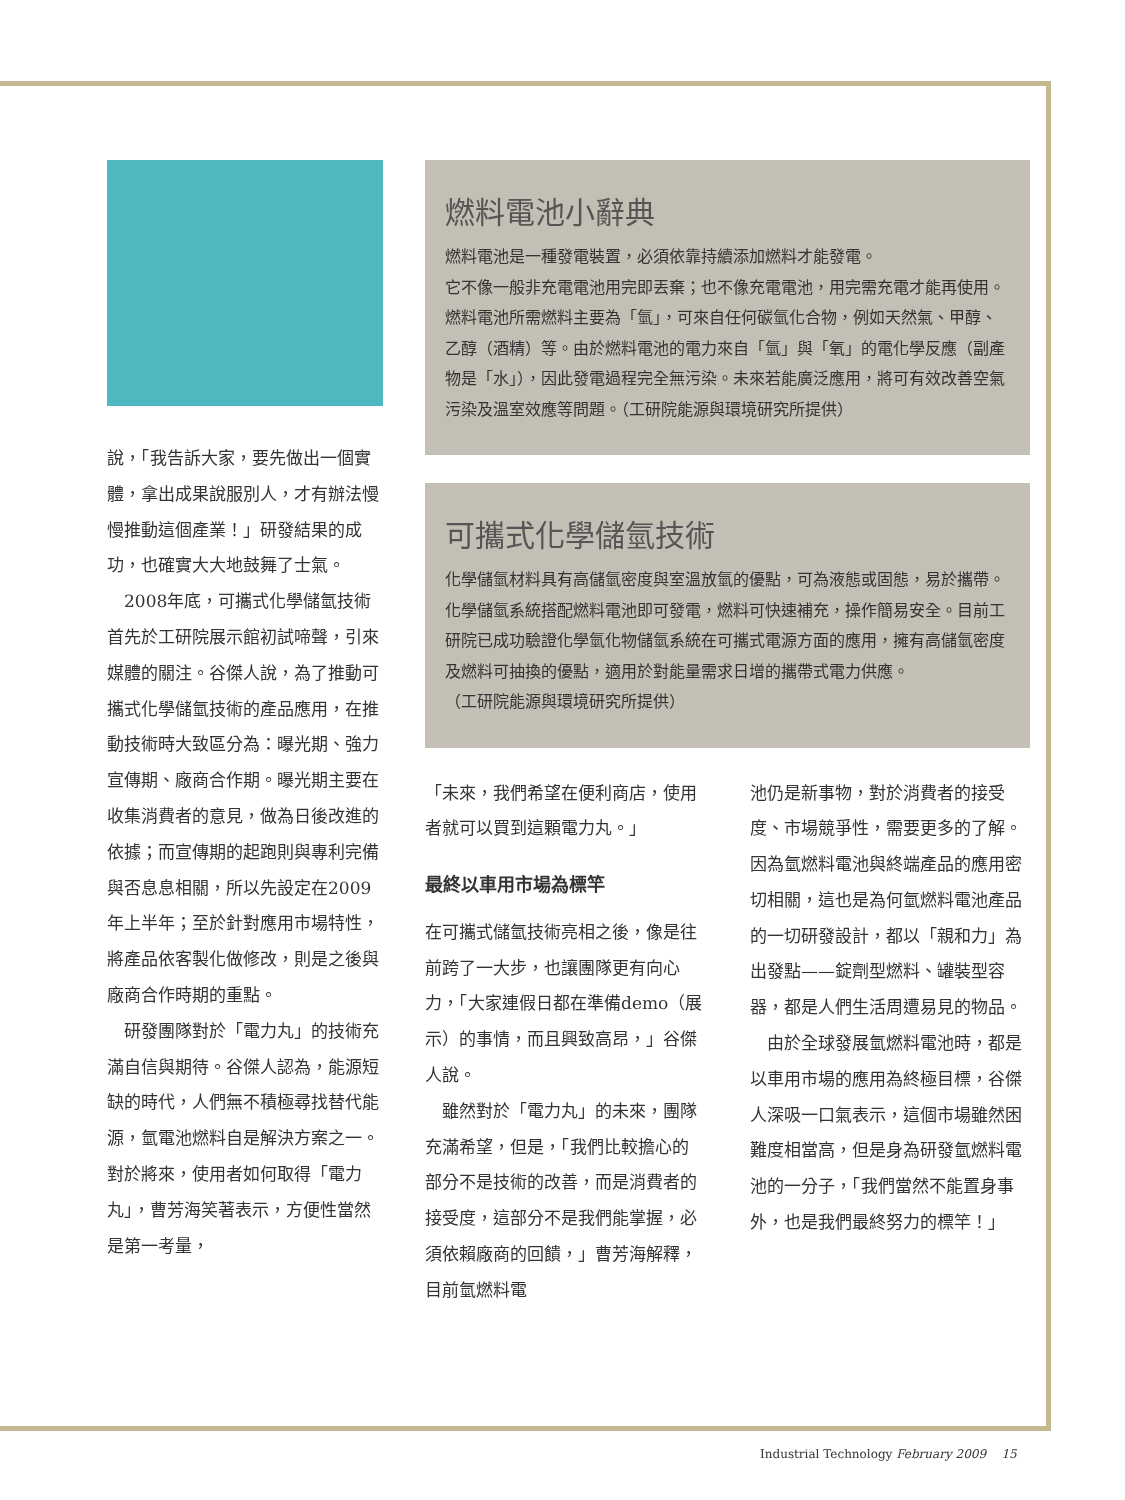說，「我告訴大家，要先做出一個實體，拿出成果說服別人，才有辦法慢慢推動這個產業！」研發結果的成功，也確實大大地鼓舞了士氣。
　2008年底，可攜式化學儲氫技術首先於工研院展示館初試啼聲，引來媒體的關注。谷傑人說，為了推動可攜式化學儲氫技術的產品應用，在推動技術時大致區分為：曝光期、強力宣傳期、廠商合作期。曝光期主要在收集消費者的意見，做為日後改進的依據；而宣傳期的起跑則與專利完備與否息息相關，所以先設定在2009年上半年；至於針對應用市場特性，將產品依客製化做修改，則是之後與廠商合作時期的重點。
　研發團隊對於「電力丸」的技術充滿自信與期待。谷傑人認為，能源短缺的時代，人們無不積極尋找替代能源，氫電池燃料自是解決方案之一。對於將來，使用者如何取得「電力丸」，曹芳海笑著表示，方便性當然是第一考量，
燃料電池小辭典
燃料電池是一種發電裝置，必須依靠持續添加燃料才能發電。
它不像一般非充電電池用完即丟棄；也不像充電電池，用完需充電才能再使用。燃料電池所需燃料主要為「氫」，可來自任何碳氫化合物，例如天然氣、甲醇、乙醇（酒精）等。由於燃料電池的電力來自「氫」與「氧」的電化學反應（副產物是「水」），因此發電過程完全無污染。未來若能廣泛應用，將可有效改善空氣污染及溫室效應等問題。（工研院能源與環境研究所提供）
可攜式化學儲氫技術
化學儲氫材料具有高儲氫密度與室溫放氫的優點，可為液態或固態，易於攜帶。化學儲氫系統搭配燃料電池即可發電，燃料可快速補充，操作簡易安全。目前工研院已成功驗證化學氫化物儲氫系統在可攜式電源方面的應用，擁有高儲氫密度及燃料可抽換的優點，適用於對能量需求日增的攜帶式電力供應。
（工研院能源與環境研究所提供）
「未來，我們希望在便利商店，使用者就可以買到這顆電力丸。」
最終以車用市場為標竿
在可攜式儲氫技術亮相之後，像是往前跨了一大步，也讓團隊更有向心力，「大家連假日都在準備demo（展示）的事情，而且興致高昂，」谷傑人說。
　雖然對於「電力丸」的未來，團隊充滿希望，但是，「我們比較擔心的部分不是技術的改善，而是消費者的接受度，這部分不是我們能掌握，必須依賴廠商的回饋，」曹芳海解釋，目前氫燃料電
池仍是新事物，對於消費者的接受度、市場競爭性，需要更多的了解。因為氫燃料電池與終端產品的應用密切相關，這也是為何氫燃料電池產品的一切研發設計，都以「親和力」為出發點——錠劑型燃料、罐裝型容器，都是人們生活周遭易見的物品。
　由於全球發展氫燃料電池時，都是以車用市場的應用為終極目標，谷傑人深吸一口氣表示，這個市場雖然困難度相當高，但是身為研發氫燃料電池的一分子，「我們當然不能置身事外，也是我們最終努力的標竿！」
Industrial Technology February 2009 15